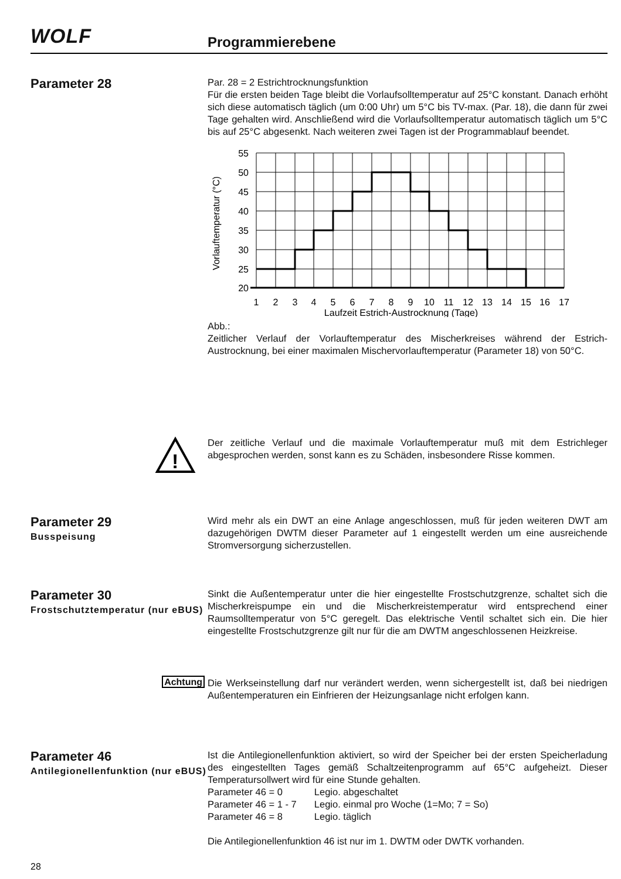WOLF Programmierebene
Parameter 28
Par. 28 = 2 Estrichtrocknungsfunktion
Für die ersten beiden Tage bleibt die Vorlaufsolltemperatur auf 25°C konstant. Danach erhöht sich diese automatisch täglich (um 0:00 Uhr) um 5°C bis TV-max. (Par. 18), die dann für zwei Tage gehalten wird. Anschließend wird die Vorlaufsolltemperatur automatisch täglich um 5°C bis auf 25°C abgesenkt. Nach weiteren zwei Tagen ist der Programmablauf beendet.
55
50
45
40
35
30
25
20
1
2
3
4
5
6
7
8
9
10
11
12
13
14
15
16
17
Laufzeit Estrich-Austrocknung (Tage)
Vorlauftemperatur (°C)
Abb.:
Zeitlicher Verlauf der Vorlauftemperatur des Mischerkreises während der Estrich-Austrocknung, bei einer maximalen Mischervorlauftemperatur (Parameter 18) von 50°C.
!
Der zeitliche Verlauf und die maximale Vorlauftemperatur muß mit dem Estrichleger abgesprochen werden, sonst kann es zu Schäden, insbesondere Risse kommen.
Parameter 29
Busspeisung
Wird mehr als ein DWT an eine Anlage angeschlossen, muß für jeden weiteren DWT am dazugehörigen DWTM dieser Parameter auf 1 eingestellt werden um eine ausreichende Stromversorgung sicherzustellen.
Parameter 30
Frostschutztemperatur (nur eBUS)
Sinkt die Außentemperatur unter die hier eingestellte Frostschutzgrenze, schaltet sich die Mischerkreispumpe ein und die Mischerkreistemperatur wird entsprechend einer Raumsolltemperatur von 5°C geregelt. Das elektrische Ventil schaltet sich ein. Die hier eingestellte Frostschutzgrenze gilt nur für die am DWTM angeschlossenen Heizkreise.
Achtung
Die Werkseinstellung darf nur verändert werden, wenn sichergestellt ist, daß bei niedrigen Außentemperaturen ein Einfrieren der Heizungsanlage nicht erfolgen kann.
Parameter 46
Antilegionellenfunktion (nur eBUS)
Ist die Antilegionellenfunktion aktiviert, so wird der Speicher bei der ersten Speicherladung des eingestellten Tages gemäß Schaltzeitenprogramm auf 65°C aufgeheizt. Dieser Temperatursollwert wird für eine Stunde gehalten.
| Parameter 46 = 0 | Legio. abgeschaltet |
| Parameter 46 = 1 - 7 | Legio. einmal pro Woche (1=Mo; 7 = So) |
| Parameter 46 = 8 | Legio. täglich |
Die Antilegionellenfunktion 46 ist nur im 1. DWTM oder DWTK vorhanden.
28